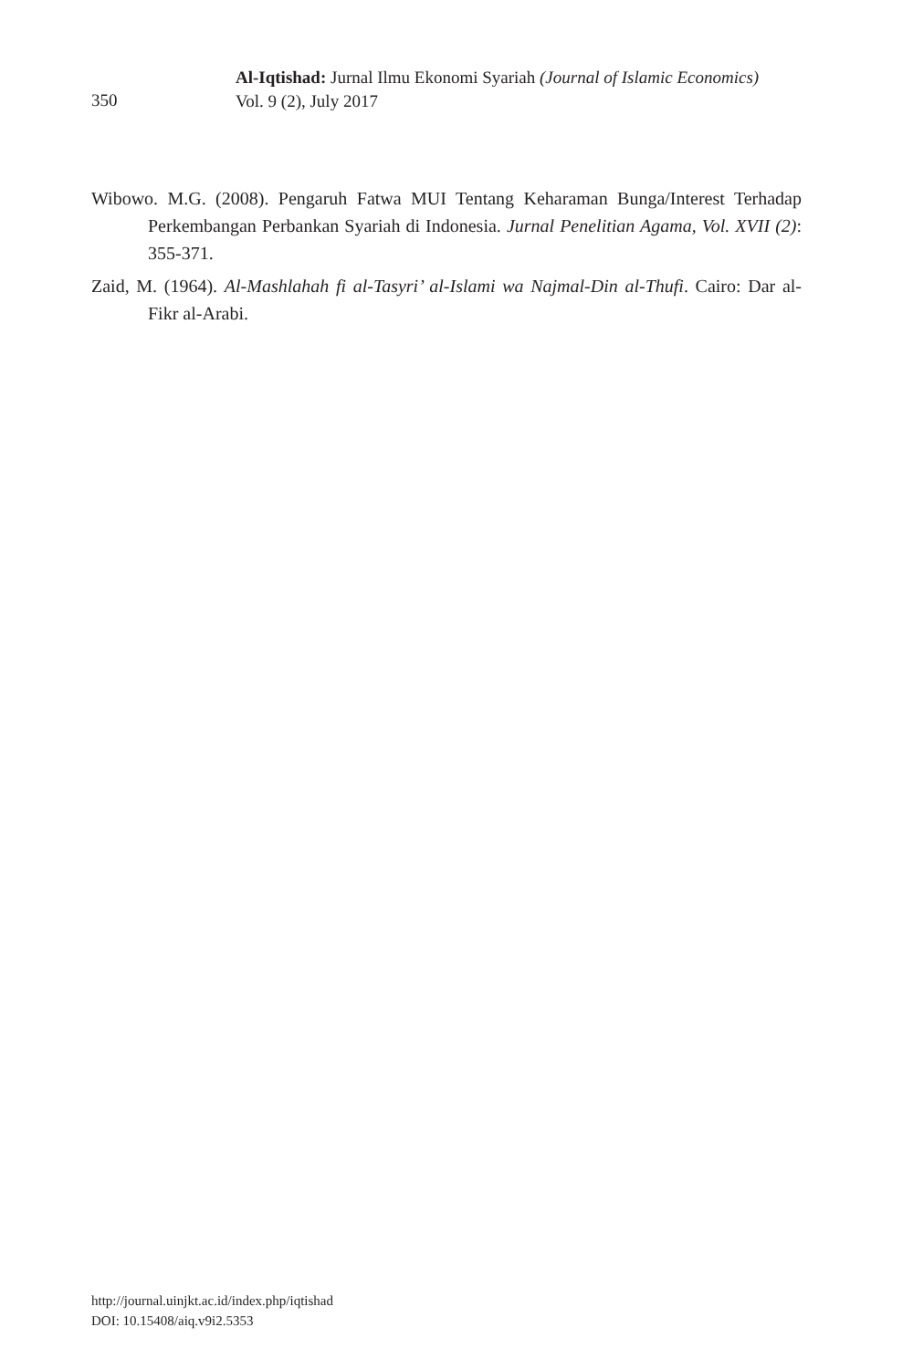350
Al-Iqtishad: Jurnal Ilmu Ekonomi Syariah (Journal of Islamic Economics)
Vol. 9 (2), July 2017
Wibowo. M.G. (2008). Pengaruh Fatwa MUI Tentang Keharaman Bunga/Interest Terhadap Perkembangan Perbankan Syariah di Indonesia. Jurnal Penelitian Agama, Vol. XVII (2): 355-371.
Zaid, M. (1964). Al-Mashlahah fi al-Tasyri’ al-Islami wa Najmal-Din al-Thufi. Cairo: Dar al-Fikr al-Arabi.
http://journal.uinjkt.ac.id/index.php/iqtishad
DOI: 10.15408/aiq.v9i2.5353